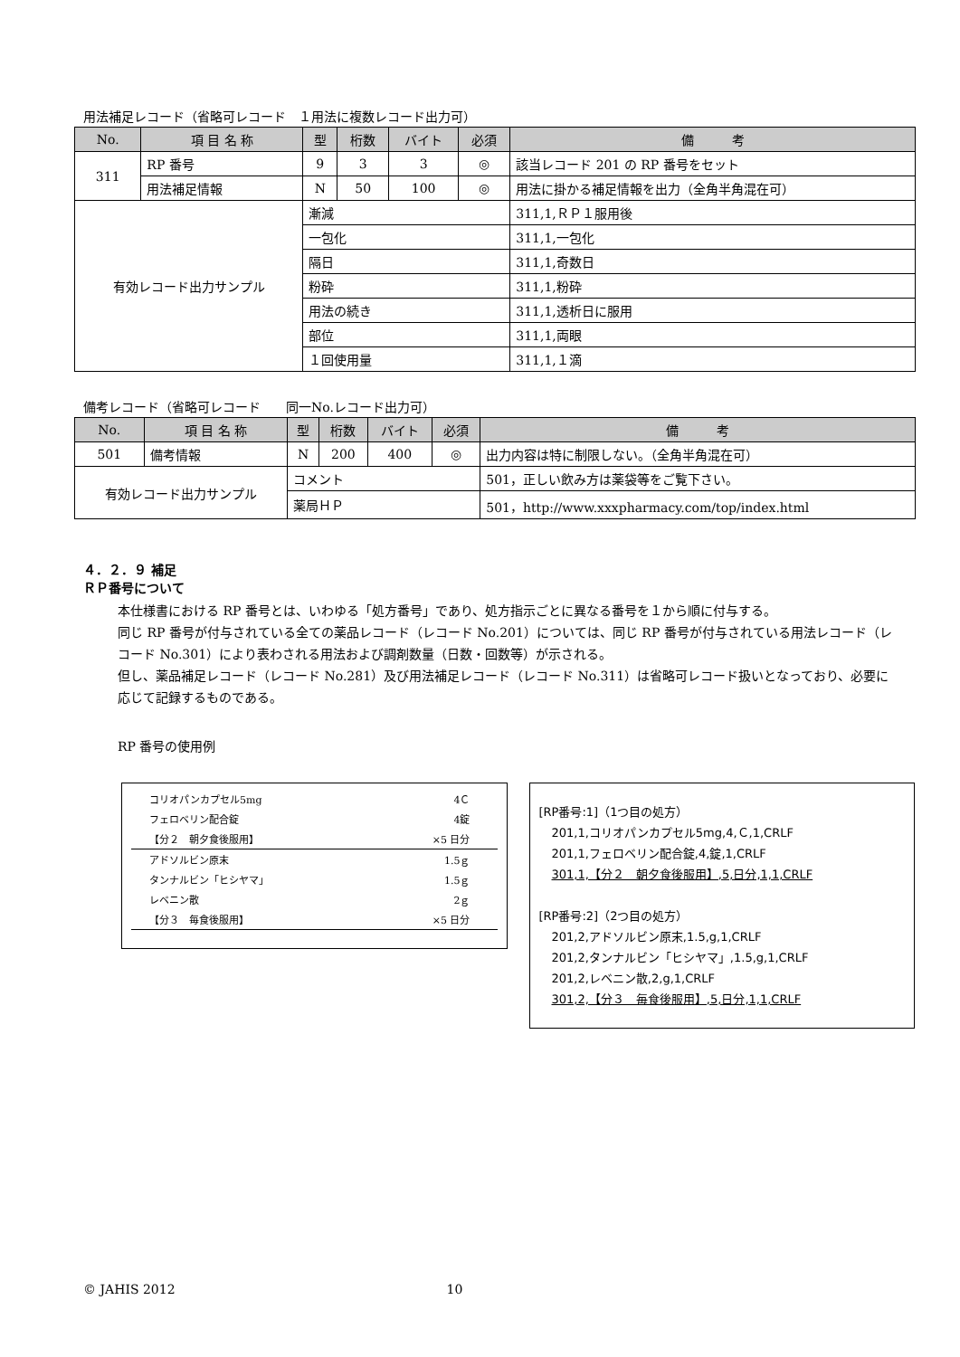用法補足レコード（省略可レコード　１用法に複数レコード出力可）
| No. | 項 目 名 称 | 型 | 桁数 | バイト | 必須 | 備 考 |
| --- | --- | --- | --- | --- | --- | --- |
| 311 | RP 番号 | 9 | 3 | 3 | ◎ | 該当レコード 201 の RP 番号をセット |
| | 用法補足情報 | N | 50 | 100 | ◎ | 用法に掛かる補足情報を出力（全角半角混在可） |
| 有効レコード出力サンプル | | 漸減 | | | | 311,1,ＲＰ１服用後 |
| | | 一包化 | | | | 311,1,一包化 |
| | | 隔日 | | | | 311,1,奇数日 |
| | | 粉砕 | | | | 311,1,粉砕 |
| | | 用法の続き | | | | 311,1,透析日に服用 |
| | | 部位 | | | | 311,1,両眼 |
| | | １回使用量 | | | | 311,1,１滴 |
備考レコード（省略可レコード　　同一No.レコード出力可）
| No. | 項 目 名 称 | 型 | 桁数 | バイト | 必須 | 備 考 |
| --- | --- | --- | --- | --- | --- | --- |
| 501 | 備考情報 | N | 200 | 400 | ◎ | 出力内容は特に制限しない。（全角半角混在可） |
| 有効レコード出力サンプル | | コメント | | | | 501，正しい飲み方は薬袋等をご覧下さい。 |
| | | 薬局ＨＰ | | | | 501，http://www.xxxpharmacy.com/top/index.html |
４．２．９ 補足
ＲＰ番号について
本仕様書における RP 番号とは、いわゆる「処方番号」であり、処方指示ごとに異なる番号を１から順に付与する。
同じ RP 番号が付与されている全ての薬品レコード（レコード No.201）については、同じ RP 番号が付与されている用法レコード（レコード No.301）により表わされる用法および調剤数量（日数・回数等）が示される。
但し、薬品補足レコード（レコード No.281）及び用法補足レコード（レコード No.311）は省略可レコード扱いとなっており、必要に応じて記録するものである。
RP 番号の使用例
コリオパンカプセル5mg 4Ｃ
フェロベリン配合錠 4錠
【分２　朝夕食後服用】 ×5 日分
アドソルビン原末 1.5ｇ
タンナルビン「ヒシヤマ」 1.5ｇ
レベニン散 2ｇ
【分３　毎食後服用】 ×5 日分
[RP番号:1]（1つ目の処方）
201,1,コリオパンカプセル5mg,4,Ｃ,1,CRLF
201,1,フェロベリン配合錠,4,錠,1,CRLF
301,1,【分２　朝夕食後服用】,5,日分,1,1,CRLF
[RP番号:2]（2つ目の処方）
201,2,アドソルビン原末,1.5,g,1,CRLF
201,2,タンナルビン「ヒシヤマ」,1.5,g,1,CRLF
201,2,レベニン散,2,g,1,CRLF
301,2,【分３　毎食後服用】,5,日分,1,1,CRLF
© JAHIS 2012 10